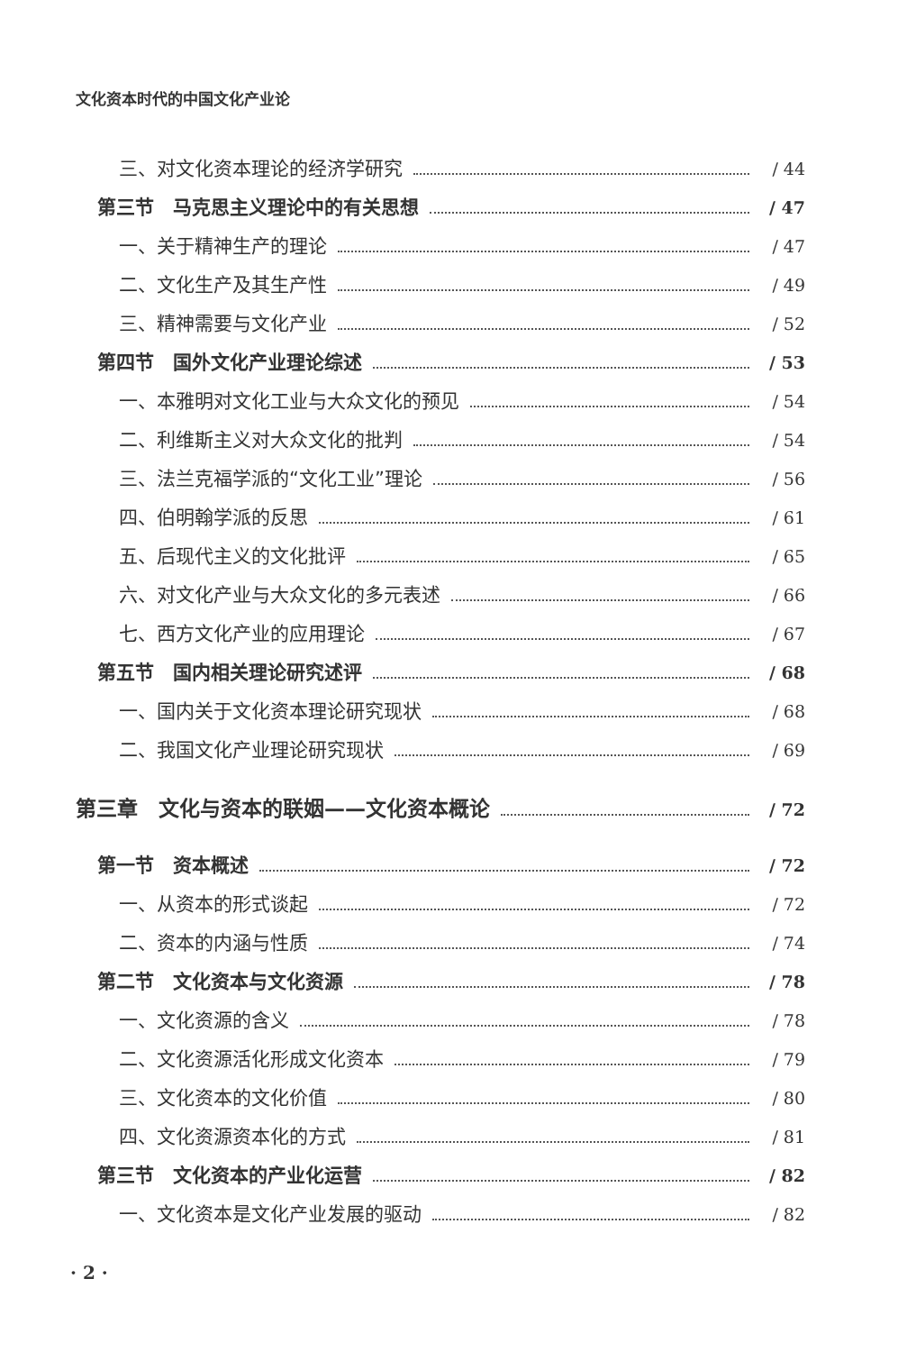文化资本时代的中国文化产业论
三、对文化资本理论的经济学研究 / 44
第三节　马克思主义理论中的有关思想 / 47
一、关于精神生产的理论 / 47
二、文化生产及其生产性 / 49
三、精神需要与文化产业 / 52
第四节　国外文化产业理论综述 / 53
一、本雅明对文化工业与大众文化的预见 / 54
二、利维斯主义对大众文化的批判 / 54
三、法兰克福学派的“文化工业”理论 / 56
四、伯明翰学派的反思 / 61
五、后现代主义的文化批评 / 65
六、对文化产业与大众文化的多元表述 / 66
七、西方文化产业的应用理论 / 67
第五节　国内相关理论研究述评 / 68
一、国内关于文化资本理论研究现状 / 68
二、我国文化产业理论研究现状 / 69
第三章　文化与资本的联姻——文化资本概论 / 72
第一节　资本概述 / 72
一、从资本的形式谈起 / 72
二、资本的内涵与性质 / 74
第二节　文化资本与文化资源 / 78
一、文化资源的含义 / 78
二、文化资源活化形成文化资本 / 79
三、文化资本的文化价值 / 80
四、文化资源资本化的方式 / 81
第三节　文化资本的产业化运营 / 82
一、文化资本是文化产业发展的驱动 / 82
· 2 ·